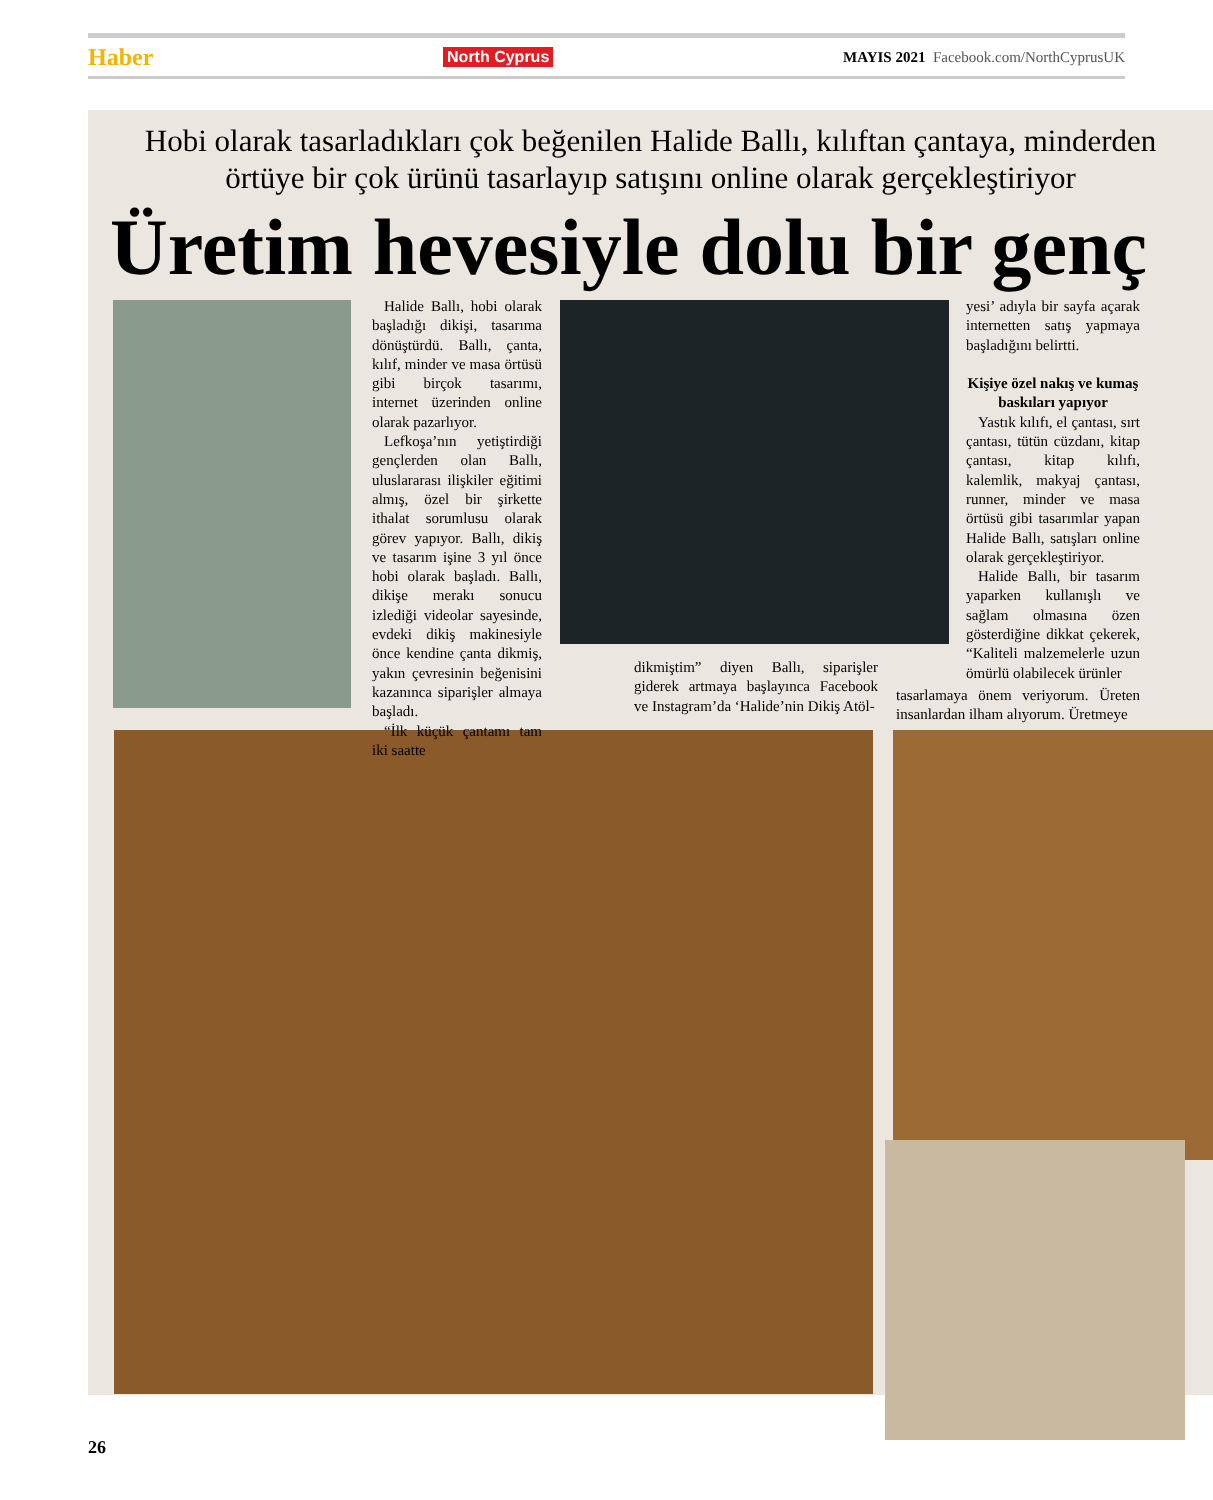Haber North Cyprus MAYIS 2021 Facebook.com/NorthCyprusUK
Hobi olarak tasarladıkları çok beğenilen Halide Ballı, kılıftan çantaya, minderden
örtüye bir çok ürünü tasarlayıp satışını online olarak gerçekleştiriyor
Üretim hevesiyle dolu bir genç
Halide Ballı, hobi olarak başladığı dikişi, tasarıma dönüştürdü. Ballı, çanta, kılıf, minder ve masa örtüsü gibi birçok tasarımı, internet üzerinden online olarak pazarlıyor.
Lefkoşa’nın yetiştirdiği gençlerden olan Ballı, uluslararası ilişkiler eğitimi almış, özel bir şirkette ithalat sorumlusu olarak görev yapıyor. Ballı, dikiş ve tasarım işine 3 yıl önce hobi olarak başladı. Ballı, dikişe merakı sonucu izlediği videolar sayesinde, evdeki dikiş makinesiyle önce kendine çanta dikmiş, yakın çevresinin beğenisini kazanınca siparişler almaya başladı.
“İlk küçük çantamı tam iki saatte
dikmiştim” diyen Ballı, siparişler giderek artmaya başlayınca Facebook ve Instagram’da ‘Halide’nin Dikiş Atöl-
yesi’ adıyla bir sayfa açarak internetten satış yapmaya başladığını belirtti.
Kişiye özel nakış ve kumaş baskıları yapıyor
Yastık kılıfı, el çantası, sırt çantası, tütün cüzdanı, kitap çantası, kitap kılıfı, kalemlik, makyaj çantası, runner, minder ve masa örtüsü gibi tasarımlar yapan Halide Ballı, satışları online olarak gerçekleştiriyor.
Halide Ballı, bir tasarım yaparken kullanışlı ve sağlam olmasına özen gösterdiğine dikkat çekerek, “Kaliteli malzemelerle uzun ömürlü olabilecek ürünler
tasarlamaya önem veriyorum. Üreten insanlardan ilham alıyorum. Üretmeye
26